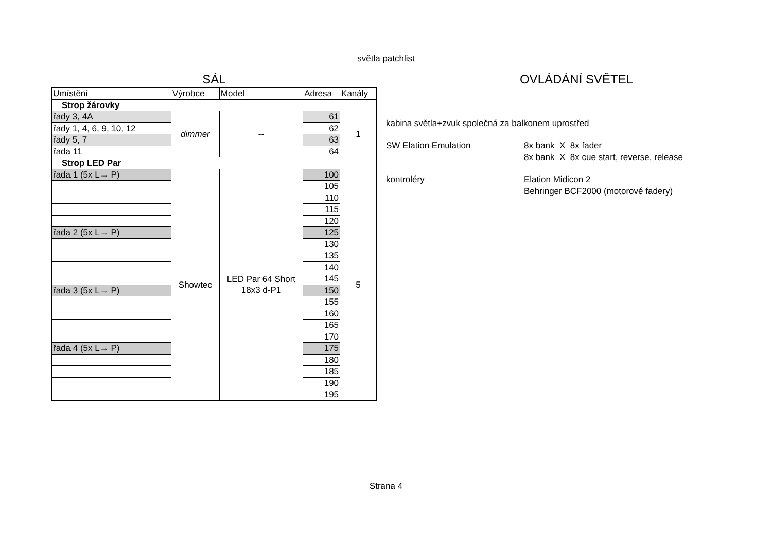světla patchlist
SÁL
| Umístění | Výrobce | Model | Adresa | Kanály |
| Strop žárovky | | | | |
| řady 3, 4A | dimmer | -- | 61 | 1 |
| řady 1, 4, 6, 9, 10, 12 | | | 62 | |
| řady 5, 7 | | | 63 | |
| řada 11 | | | 64 | |
| Strop LED Par | | | | |
| řada 1 (5x L→ P) | Showtec | LED Par 64 Short 18x3 d-P1 | 100 | 5 |
| | | | 105 | |
| | | | 110 | |
| | | | 115 | |
| | | | 120 | |
| řada 2 (5x L→ P) | | | 125 | |
| | | | 130 | |
| | | | 135 | |
| | | | 140 | |
| | | | 145 | |
| řada 3 (5x L→ P) | | | 150 | |
| | | | 155 | |
| | | | 160 | |
| | | | 165 | |
| | | | 170 | |
| řada 4 (5x L→ P) | | | 175 | |
| | | | 180 | |
| | | | 185 | |
| | | | 190 | |
| | | | 195 | |
OVLÁDÁNÍ SVĚTEL
kabina světla+zvuk společná za balkonem uprostřed
SW Elation Emulation 8x bank X 8x fader
8x bank X 8x cue start, reverse, release
kontroléry Elation Midicon 2
Behringer BCF2000 (motorové fadery)
Strana 4